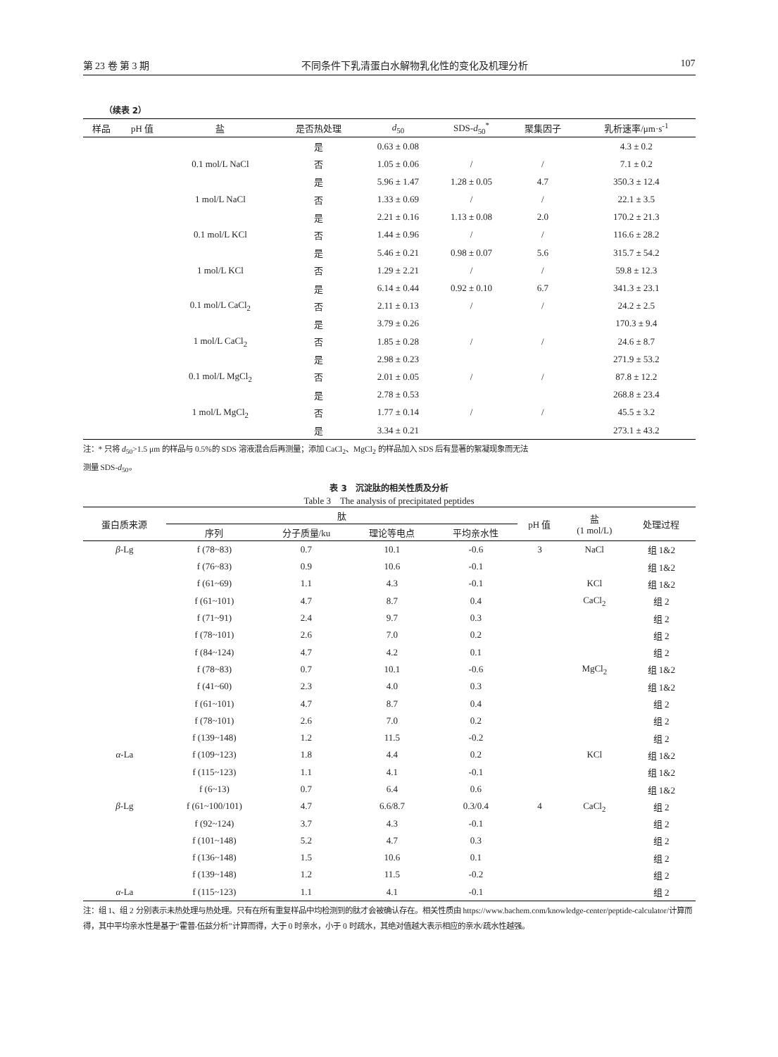第 23 卷 第 3 期 不同条件下乳清蛋白水解物乳化性的变化及机理分析 107
（续表 2）
| 样品 | pH 值 | 盐 | 是否热处理 | d<sub>50</sub> | SDS- d<sub>50</sub><sup>*</sup> | 聚集因子 | 乳析速率/μm·s<sup>-1</sup> |
| --- | --- | --- | --- | --- | --- | --- | --- |
| | | | 是 | 0.63 ± 0.08 | | | 4.3 ± 0.2 |
| | | 0.1 mol/L NaCl | 否 | 1.05 ± 0.06 | / | / | 7.1 ± 0.2 |
| | | | 是 | 5.96 ± 1.47 | 1.28 ± 0.05 | 4.7 | 350.3 ± 12.4 |
| | | 1 mol/L NaCl | 否 | 1.33 ± 0.69 | / | / | 22.1 ± 3.5 |
| | | | 是 | 2.21 ± 0.16 | 1.13 ± 0.08 | 2.0 | 170.2 ± 21.3 |
| | | 0.1 mol/L KCl | 否 | 1.44 ± 0.96 | / | / | 116.6 ± 28.2 |
| | | | 是 | 5.46 ± 0.21 | 0.98 ± 0.07 | 5.6 | 315.7 ± 54.2 |
| | | 1 mol/L KCl | 否 | 1.29 ± 2.21 | / | / | 59.8 ± 12.3 |
| | | | 是 | 6.14 ± 0.44 | 0.92 ± 0.10 | 6.7 | 341.3 ± 23.1 |
| | | 0.1 mol/L CaCl<sub>2</sub> | 否 | 2.11 ± 0.13 | / | / | 24.2 ± 2.5 |
| | | | 是 | 3.79 ± 0.26 | | | 170.3 ± 9.4 |
| | | 1 mol/L CaCl<sub>2</sub> | 否 | 1.85 ± 0.28 | / | / | 24.6 ± 8.7 |
| | | | 是 | 2.98 ± 0.23 | | | 271.9 ± 53.2 |
| | | 0.1 mol/L MgCl<sub>2</sub> | 否 | 2.01 ± 0.05 | / | / | 87.8 ± 12.2 |
| | | | 是 | 2.78 ± 0.53 | | | 268.8 ± 23.4 |
| | | 1 mol/L MgCl<sub>2</sub> | 否 | 1.77 ± 0.14 | / | / | 45.5 ± 3.2 |
| | | | 是 | 3.34 ± 0.21 | | | 273.1 ± 43.2 |
注：* 只将 d<sub>50</sub>>1.5 μm 的样品与 0.5%的 SDS 溶液混合后再测量；添加 CaCl<sub>2</sub>、MgCl<sub>2</sub> 的样品加入 SDS 后有显著的絮凝现象而无法
测量 SDS-d<sub>50</sub>。
表 3　沉淀肽的相关性质及分析
Table 3　The analysis of precipitated peptides
| 蛋白质来源 | 肽 | | | | pH 值 | 盐 (1 mol/L) | 处理过程 |
| --- | --- | --- | --- | --- | --- | --- | --- |
| | 序列 | 分子质量/ku | 理论等电点 | 平均亲水性 | | | |
| β -Lg | f (78~83) | 0.7 | 10.1 | -0.6 | 3 | NaCl | 组 1&2 |
| | f (76~83) | 0.9 | 10.6 | -0.1 | | | 组 1&2 |
| | f (61~69) | 1.1 | 4.3 | -0.1 | | KCl | 组 1&2 |
| | f (61~101) | 4.7 | 8.7 | 0.4 | | CaCl<sub>2</sub> | 组 2 |
| | f (71~91) | 2.4 | 9.7 | 0.3 | | | 组 2 |
| | f (78~101) | 2.6 | 7.0 | 0.2 | | | 组 2 |
| | f (84~124) | 4.7 | 4.2 | 0.1 | | | 组 2 |
| | f (78~83) | 0.7 | 10.1 | -0.6 | | MgCl<sub>2</sub> | 组 1&2 |
| | f (41~60) | 2.3 | 4.0 | 0.3 | | | 组 1&2 |
| | f (61~101) | 4.7 | 8.7 | 0.4 | | | 组 2 |
| | f (78~101) | 2.6 | 7.0 | 0.2 | | | 组 2 |
| | f (139~148) | 1.2 | 11.5 | -0.2 | | | 组 2 |
| α -La | f (109~123) | 1.8 | 4.4 | 0.2 | | KCl | 组 1&2 |
| | f (115~123) | 1.1 | 4.1 | -0.1 | | | 组 1&2 |
| | f (6~13) | 0.7 | 6.4 | 0.6 | | | 组 1&2 |
| β -Lg | f (61~100/101) | 4.7 | 6.6/8.7 | 0.3/0.4 | 4 | CaCl<sub>2</sub> | 组 2 |
| | f (92~124) | 3.7 | 4.3 | -0.1 | | | 组 2 |
| | f (101~148) | 5.2 | 4.7 | 0.3 | | | 组 2 |
| | f (136~148) | 1.5 | 10.6 | 0.1 | | | 组 2 |
| | f (139~148) | 1.2 | 11.5 | -0.2 | | | 组 2 |
| α -La | f (115~123) | 1.1 | 4.1 | -0.1 | | | 组 2 |
注：组 1、组 2 分别表示未热处理与热处理。只有在所有重复样品中均检测到的肽才会被确认存在。相关性质由 https://www.bachem.com/knowledge-center/peptide-calculator/计算而得，其中平均亲水性是基于“霍普-伍兹分析”计算而得，大于 0 时亲水，小于 0 时疏水，其绝对值越大表示相应的亲水/疏水性越强。